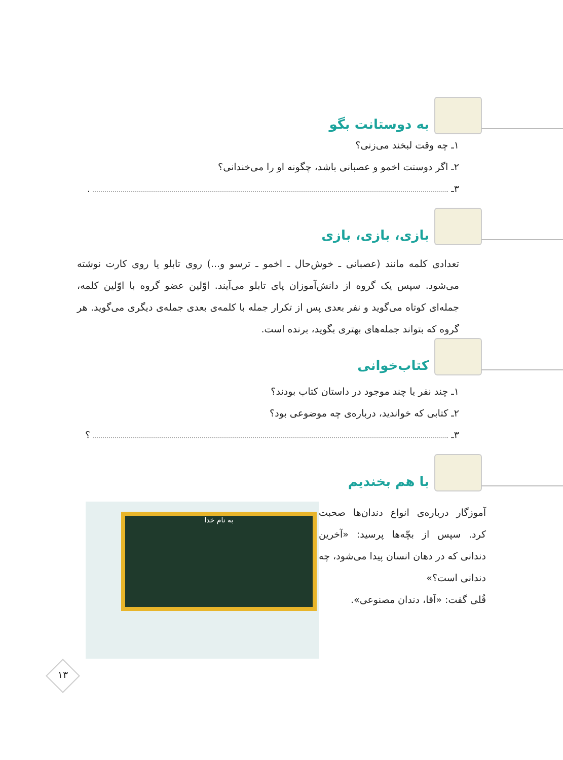به دوستانت بگو
۱ـ چه وقت لبخند می‌زنی؟
۲ـ اگر دوستت اخمو و عصبانی باشد، چگونه او را می‌خندانی؟
۳ـ .
بازی، بازی، بازی
تعدادی کلمه مانند (عصبانی ـ خوش‌حال ـ اخمو ـ ترسو و...) روی تابلو یا روی کارت نوشته می‌شود. سپس یک گروه از دانش‌آموزان پای تابلو می‌آیند. اوّلین عضو گروه با اوّلین کلمه، جمله‌ای کوتاه می‌گوید و نفر بعدی پس از تکرار جمله با کلمه‌ی بعدی جمله‌ی دیگری می‌گوید. هر گروه که بتواند جمله‌های بهتری بگوید، برنده است.
کتاب‌خوانی
۱ـ چند نفر یا چند موجود در داستان کتاب بودند؟
۲ـ کتابی که خواندید، درباره‌ی چه موضوعی بود؟
۳ـ ؟
با هم بخندیم
آموزگار درباره‌ی انواع دندان‌ها صحبت کرد. سپس از بچّه‌ها پرسید: «آخرین دندانی که در دهان انسان پیدا می‌شود، چه دندانی است؟»
قُلی گفت: «آقا، دندان مصنوعی».
به نام خدا
۱۳